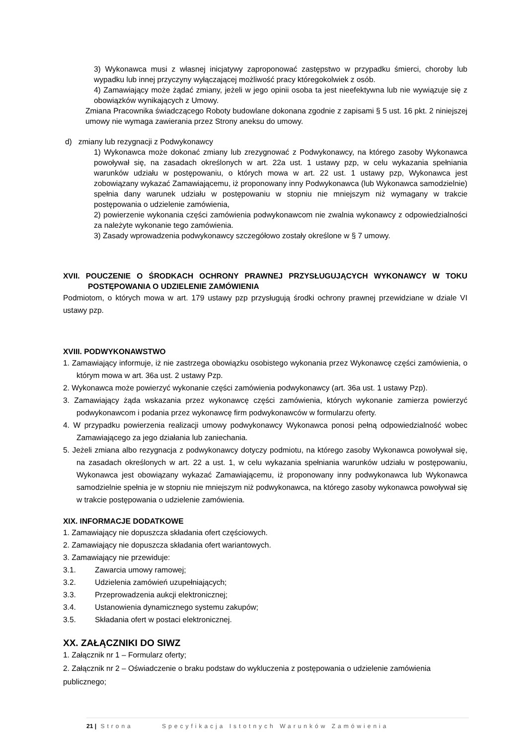3) Wykonawca musi z własnej inicjatywy zaproponować zastępstwo w przypadku śmierci, choroby lub wypadku lub innej przyczyny wyłączającej możliwość pracy któregokolwiek z osób.
4) Zamawiający może żądać zmiany, jeżeli w jego opinii osoba ta jest nieefektywna lub nie wywiązuje się z obowiązków wynikających z Umowy.
Zmiana Pracownika świadczącego Roboty budowlane dokonana zgodnie z zapisami § 5 ust. 16 pkt. 2 niniejszej umowy nie wymaga zawierania przez Strony aneksu do umowy.
d) zmiany lub rezygnacji z Podwykonawcy
1) Wykonawca może dokonać zmiany lub zrezygnować z Podwykonawcy, na którego zasoby Wykonawca powoływał się, na zasadach określonych w art. 22a ust. 1 ustawy pzp, w celu wykazania spełniania warunków udziału w postępowaniu, o których mowa w art. 22 ust. 1 ustawy pzp, Wykonawca jest zobowiązany wykazać Zamawiającemu, iż proponowany inny Podwykonawca (lub Wykonawca samodzielnie) spełnia dany warunek udziału w postępowaniu w stopniu nie mniejszym niż wymagany w trakcie postępowania o udzielenie zamówienia,
2) powierzenie wykonania części zamówienia podwykonawcom nie zwalnia wykonawcy z odpowiedzialności za należyte wykonanie tego zamówienia.
3) Zasady wprowadzenia podwykonawcy szczegółowo zostały określone w § 7 umowy.
XVII. POUCZENIE O ŚRODKACH OCHRONY PRAWNEJ PRZYSŁUGUJĄCYCH WYKONAWCY W TOKU POSTĘPOWANIA O UDZIELENIE ZAMÓWIENIA
Podmiotom, o których mowa w art. 179 ustawy pzp przysługują środki ochrony prawnej przewidziane w dziale VI ustawy pzp.
XVIII. PODWYKONAWSTWO
1. Zamawiający informuje, iż nie zastrzega obowiązku osobistego wykonania przez Wykonawcę części zamówienia, o którym mowa w art. 36a ust. 2 ustawy Pzp.
2. Wykonawca może powierzyć wykonanie części zamówienia podwykonawcy (art. 36a ust. 1 ustawy Pzp).
3. Zamawiający żąda wskazania przez wykonawcę części zamówienia, których wykonanie zamierza powierzyć podwykonawcom i podania przez wykonawcę firm podwykonawców w formularzu oferty.
4. W przypadku powierzenia realizacji umowy podwykonawcy Wykonawca ponosi pełną odpowiedzialność wobec Zamawiającego za jego działania lub zaniechania.
5. Jeżeli zmiana albo rezygnacja z podwykonawcy dotyczy podmiotu, na którego zasoby Wykonawca powoływał się, na zasadach określonych w art. 22 a ust. 1, w celu wykazania spełniania warunków udziału w postępowaniu, Wykonawca jest obowiązany wykazać Zamawiającemu, iż proponowany inny podwykonawca lub Wykonawca samodzielnie spełnia je w stopniu nie mniejszym niż podwykonawca, na którego zasoby wykonawca powoływał się w trakcie postępowania o udzielenie zamówienia.
XIX. INFORMACJE DODATKOWE
1. Zamawiający nie dopuszcza składania ofert częściowych.
2. Zamawiający nie dopuszcza składania ofert wariantowych.
3. Zamawiający nie przewiduje:
3.1. Zawarcia umowy ramowej;
3.2. Udzielenia zamówień uzupełniających;
3.3. Przeprowadzenia aukcji elektronicznej;
3.4. Ustanowienia dynamicznego systemu zakupów;
3.5. Składania ofert w postaci elektronicznej.
XX. ZAŁĄCZNIKI DO SIWZ
1. Załącznik nr 1 – Formularz oferty;
2. Załącznik nr 2 – Oświadczenie o braku podstaw do wykluczenia z postępowania o udzielenie zamówienia publicznego;
21 | Strona Specyfikacja Istotnych Warunków Zamówienia